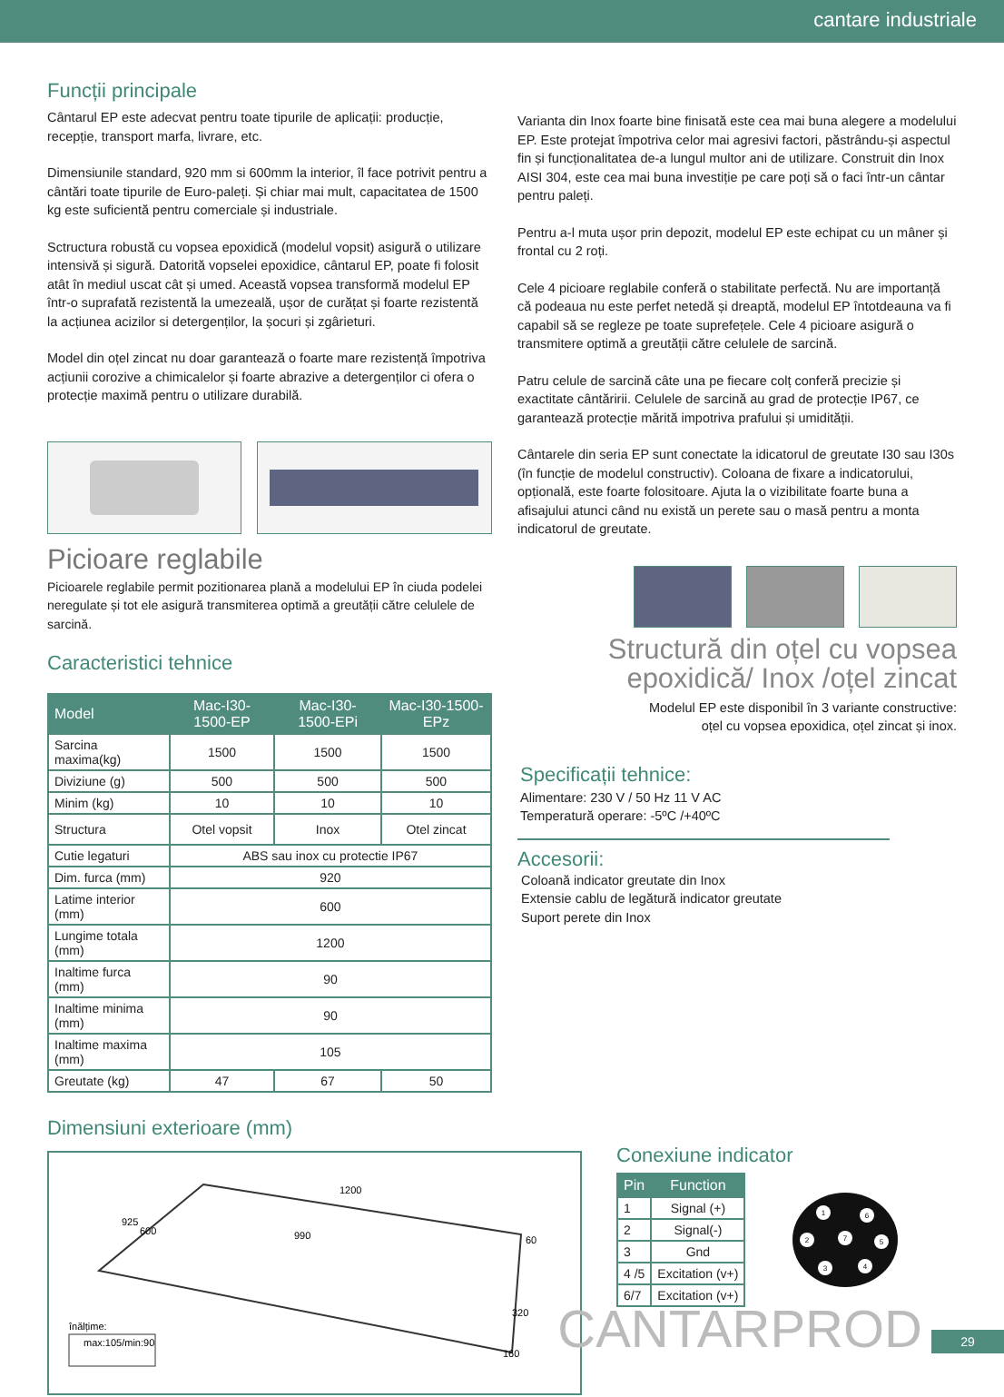cantare industriale
Funcții principale
Cântarul EP este adecvat pentru toate tipurile de aplicații: producție, recepție, transport marfa, livrare, etc.
Dimensiunile standard, 920 mm si 600mm la interior, îl face potrivit pentru a cântări toate tipurile de Euro-paleți. Și chiar mai mult, capacitatea de 1500 kg este suficientă pentru comerciale și industriale.
Sctructura robustă cu vopsea epoxidică (modelul vopsit) asigură o utilizare intensivă și sigură. Datorită vopselei epoxidice, cântarul EP, poate fi folosit atât în mediul uscat cât și umed. Această vopsea transformă modelul EP într-o suprafată rezistentă la umezeală, ușor de curățat și foarte rezistentă la acțiunea acizilor si detergenților, la șocuri și zgârieturi.
Model din oțel zincat nu doar garantează o foarte mare rezistență împotriva acțiunii corozive a chimicalelor și foarte abrazive a detergenților ci ofera o protecție maximă pentru o utilizare durabilă.
Picioare reglabile
Picioarele reglabile permit pozitionarea plană a modelului EP în ciuda podelei neregulate și tot ele asigură transmiterea optimă a greutății către celulele de sarcină.
Caracteristici tehnice
| Model | Mac-I30-1500-EP | Mac-I30-1500-EPi | Mac-I30-1500-EPz |
| --- | --- | --- | --- |
| Sarcina maxima(kg) | 1500 | 1500 | 1500 |
| Diviziune (g) | 500 | 500 | 500 |
| Minim (kg) | 10 | 10 | 10 |
| Structura | Otel vopsit | Inox | Otel zincat |
| Cutie legaturi | ABS sau inox cu protectie IP67 | | |
| Dim. furca (mm) | 920 | | |
| Latime interior (mm) | 600 | | |
| Lungime totala (mm) | 1200 | | |
| Inaltime furca (mm) | 90 | | |
| Inaltime minima (mm) | 90 | | |
| Inaltime maxima (mm) | 105 | | |
| Greutate (kg) | 47 | 67 | 50 |
Varianta din Inox foarte bine finisată este cea mai buna alegere a modelului EP. Este protejat împotriva celor mai agresivi factori, păstrându-și aspectul fin și funcționalitatea de-a lungul multor ani de utilizare. Construit din Inox AISI 304, este cea mai buna investiție pe care poți să o faci într-un cântar pentru paleți.
Pentru a-l muta ușor prin depozit, modelul EP este echipat cu un mâner și frontal cu 2 roți.
Cele 4 picioare reglabile conferă o stabilitate perfectă. Nu are importanță că podeaua nu este perfet netedă și dreaptă, modelul EP întotdeauna va fi capabil să se regleze pe toate suprefețele. Cele 4 picioare asigură o transmitere optimă a greutății către celulele de sarcină.
Patru celule de sarcină câte una pe fiecare colț conferă precizie și exactitate cântăririi. Celulele de sarcină au grad de protecție IP67, ce garantează protecție mărită impotriva prafului și umidității.
Cântarele din seria EP sunt conectate la idicatorul de greutate I30 sau I30s (în funcție de modelul constructiv). Coloana de fixare a indicatorului, opțională, este foarte folositoare. Ajuta la o vizibilitate foarte buna a afisajului atunci când nu există un perete sau o masă pentru a monta indicatorul de greutate.
Structură din oțel cu vopsea epoxidică/ Inox /oțel zincat
Modelul EP este disponibil în 3 variante constructive:
oțel cu vopsea epoxidica, oțel zincat și inox.
Specificații tehnice:
Alimentare: 230 V / 50 Hz 11 V AC
Temperatură operare: -5ºC /+40ºC
Accesorii:
Coloană indicator greutate din Inox
Extensie cablu de legătură indicator greutate
Suport perete din Inox
Dimensiuni exterioare (mm)
1200
990
925
600
60
320
160
înălțime:
max:105/min:90
Conexiune indicator
| Pin | Function |
| --- | --- |
| 1 | Signal (+) |
| 2 | Signal(-) |
| 3 | Gnd |
| 4 /5 | Excitation (v+) |
| 6/7 | Excitation (v+) |
1
6
2
7
5
3
4
CANTARPROD 29